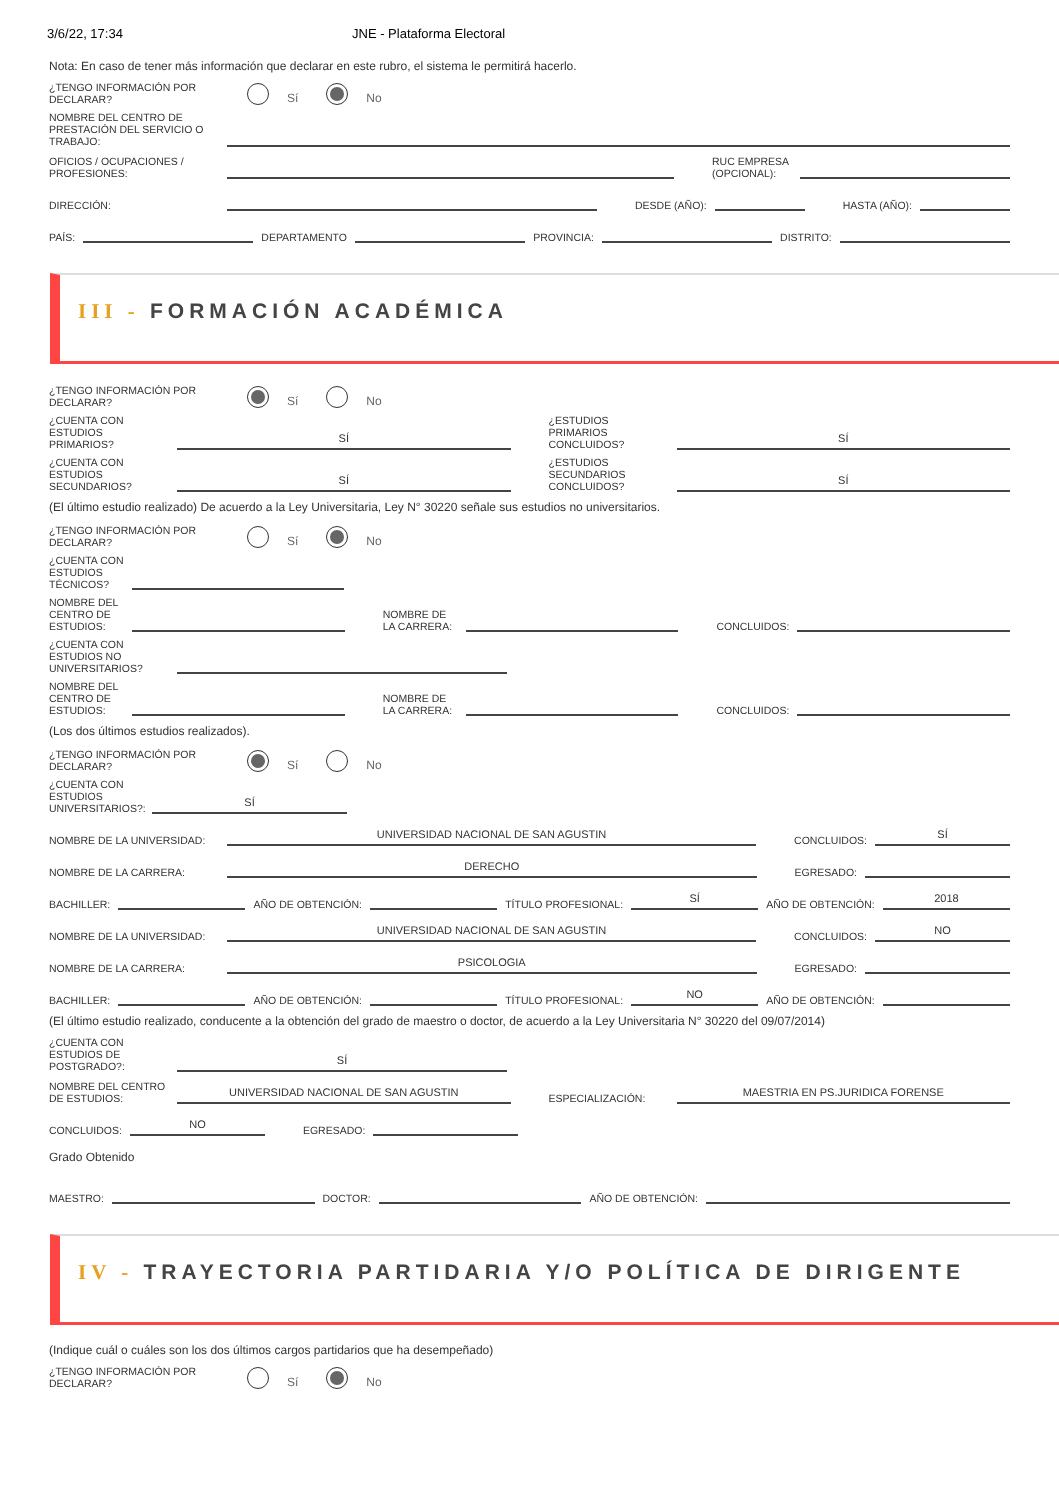3/6/22, 17:34 JNE - Plataforma Electoral
Nota: En caso de tener más información que declarar en este rubro, el sistema le permitirá hacerlo.
¿TENGO INFORMACIÓN POR DECLARAR? Sí No
NOMBRE DEL CENTRO DE PRESTACIÓN DEL SERVICIO O TRABAJO:
OFICIOS / OCUPACIONES / PROFESIONES: RUC EMPRESA (OPCIONAL):
DIRECCIÓN: DESDE (AÑO): HASTA (AÑO):
PAÍS: DEPARTAMENTO PROVINCIA: DISTRITO:
III - FORMACIÓN ACADÉMICA
¿TENGO INFORMACIÓN POR DECLARAR? Sí No
¿CUENTA CON ESTUDIOS PRIMARIOS? SÍ ¿ESTUDIOS PRIMARIOS CONCLUIDOS? SÍ
¿CUENTA CON ESTUDIOS SECUNDARIOS? SÍ ¿ESTUDIOS SECUNDARIOS CONCLUIDOS? SÍ
(El último estudio realizado) De acuerdo a la Ley Universitaria, Ley N° 30220 señale sus estudios no universitarios.
¿TENGO INFORMACIÓN POR DECLARAR? Sí No
¿CUENTA CON ESTUDIOS TÉCNICOS?
NOMBRE DEL CENTRO DE ESTUDIOS: NOMBRE DE LA CARRERA: CONCLUIDOS:
¿CUENTA CON ESTUDIOS NO UNIVERSITARIOS?
NOMBRE DEL CENTRO DE ESTUDIOS: NOMBRE DE LA CARRERA: CONCLUIDOS:
(Los dos últimos estudios realizados).
¿TENGO INFORMACIÓN POR DECLARAR? Sí No
¿CUENTA CON ESTUDIOS UNIVERSITARIOS?: SÍ
NOMBRE DE LA UNIVERSIDAD: UNIVERSIDAD NACIONAL DE SAN AGUSTIN CONCLUIDOS: SÍ
NOMBRE DE LA CARRERA: DERECHO EGRESADO:
BACHILLER: AÑO DE OBTENCIÓN: TÍTULO PROFESIONAL: SÍ AÑO DE OBTENCIÓN: 2018
NOMBRE DE LA UNIVERSIDAD: UNIVERSIDAD NACIONAL DE SAN AGUSTIN CONCLUIDOS: NO
NOMBRE DE LA CARRERA: PSICOLOGIA EGRESADO:
BACHILLER: AÑO DE OBTENCIÓN: TÍTULO PROFESIONAL: NO AÑO DE OBTENCIÓN:
(El último estudio realizado, conducente a la obtención del grado de maestro o doctor, de acuerdo a la Ley Universitaria N° 30220 del 09/07/2014)
¿CUENTA CON ESTUDIOS DE POSTGRADO?: SÍ
NOMBRE DEL CENTRO DE ESTUDIOS: UNIVERSIDAD NACIONAL DE SAN AGUSTIN ESPECIALIZACIÓN: MAESTRIA EN PS.JURIDICA FORENSE
CONCLUIDOS: NO EGRESADO:
Grado Obtenido
MAESTRO: DOCTOR: AÑO DE OBTENCIÓN:
IV - TRAYECTORIA PARTIDARIA Y/O POLÍTICA DE DIRIGENTE
(Indique cuál o cuáles son los dos últimos cargos partidarios que ha desempeñado)
¿TENGO INFORMACIÓN POR DECLARAR? Sí No